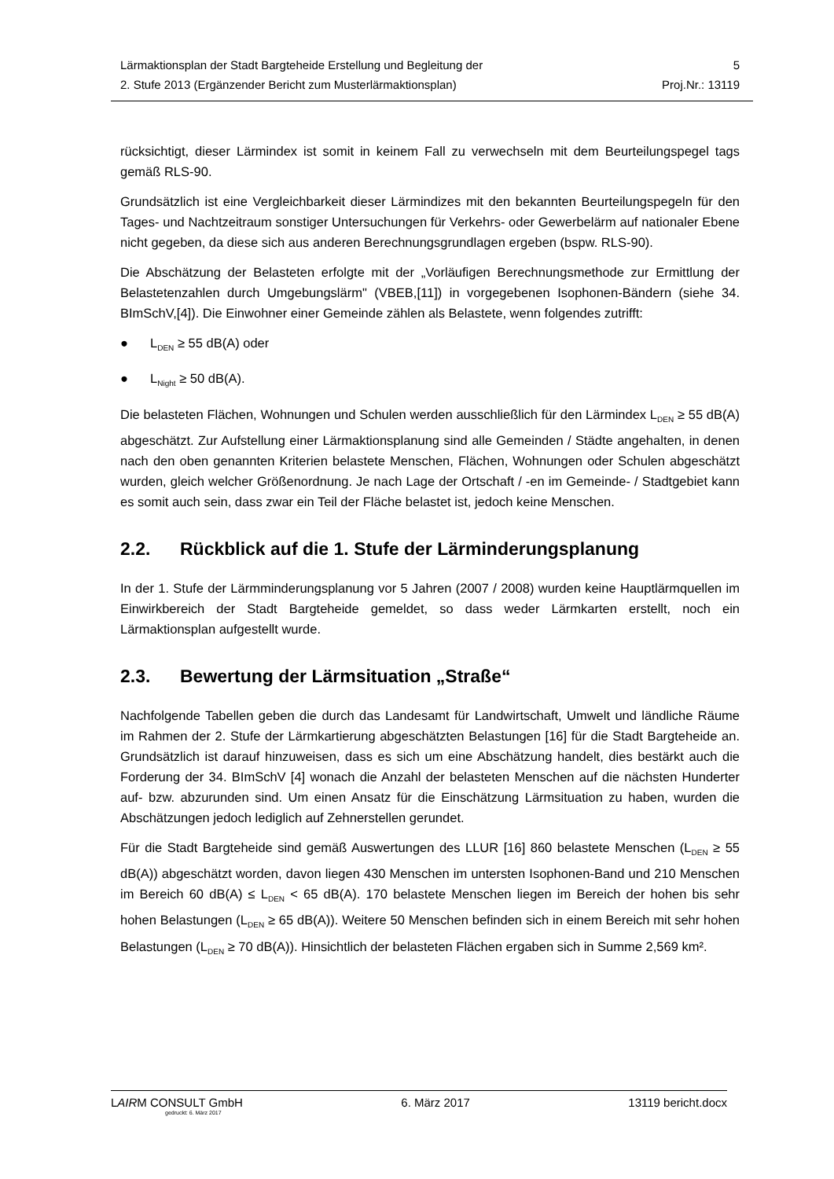Lärmaktionsplan der Stadt Bargteheide Erstellung und Begleitung der
2. Stufe 2013 (Ergänzender Bericht zum Musterlärmaktionsplan)
5
Proj.Nr.: 13119
rücksichtigt, dieser Lärmindex ist somit in keinem Fall zu verwechseln mit dem Beurteilungspegel tags gemäß RLS-90.
Grundsätzlich ist eine Vergleichbarkeit dieser Lärmindizes mit den bekannten Beurteilungspegeln für den Tages- und Nachtzeitraum sonstiger Untersuchungen für Verkehrs- oder Gewerbelärm auf nationaler Ebene nicht gegeben, da diese sich aus anderen Berechnungsgrundlagen ergeben (bspw. RLS-90).
Die Abschätzung der Belasteten erfolgte mit der „Vorläufigen Berechnungsmethode zur Ermittlung der Belastetenzahlen durch Umgebungslärm" (VBEB,[11]) in vorgegebenen Isophonen-Bändern (siehe 34. BImSchV,[4]). Die Einwohner einer Gemeinde zählen als Belastete, wenn folgendes zutrifft:
● L<sub>DEN</sub> ≥ 55 dB(A) oder
● L<sub>Night</sub> ≥ 50 dB(A).
Die belasteten Flächen, Wohnungen und Schulen werden ausschließlich für den Lärmindex L<sub>DEN</sub> ≥ 55 dB(A) abgeschätzt. Zur Aufstellung einer Lärmaktionsplanung sind alle Gemeinden / Städte angehalten, in denen nach den oben genannten Kriterien belastete Menschen, Flächen, Wohnungen oder Schulen abgeschätzt wurden, gleich welcher Größenordnung. Je nach Lage der Ortschaft / -en im Gemeinde- / Stadtgebiet kann es somit auch sein, dass zwar ein Teil der Fläche belastet ist, jedoch keine Menschen.
2.2. Rückblick auf die 1. Stufe der Lärminderungsplanung
In der 1. Stufe der Lärmminderungsplanung vor 5 Jahren (2007 / 2008) wurden keine Hauptlärmquellen im Einwirkbereich der Stadt Bargteheide gemeldet, so dass weder Lärmkarten erstellt, noch ein Lärmaktionsplan aufgestellt wurde.
2.3. Bewertung der Lärmsituation „Straße“
Nachfolgende Tabellen geben die durch das Landesamt für Landwirtschaft, Umwelt und ländliche Räume im Rahmen der 2. Stufe der Lärmkartierung abgeschätzten Belastungen [16] für die Stadt Bargteheide an. Grundsätzlich ist darauf hinzuweisen, dass es sich um eine Abschätzung handelt, dies bestärkt auch die Forderung der 34. BImSchV [4] wonach die Anzahl der belasteten Menschen auf die nächsten Hunderter auf- bzw. abzurunden sind. Um einen Ansatz für die Einschätzung Lärmsituation zu haben, wurden die Abschätzungen jedoch lediglich auf Zehnerstellen gerundet.
Für die Stadt Bargteheide sind gemäß Auswertungen des LLUR [16] 860 belastete Menschen (L<sub>DEN</sub> ≥ 55 dB(A)) abgeschätzt worden, davon liegen 430 Menschen im untersten Isophonen-Band und 210 Menschen im Bereich 60 dB(A) ≤ L<sub>DEN</sub> < 65 dB(A). 170 belastete Menschen liegen im Bereich der hohen bis sehr hohen Belastungen (L<sub>DEN</sub> ≥ 65 dB(A)). Weitere 50 Menschen befinden sich in einem Bereich mit sehr hohen Belastungen (L<sub>DEN</sub> ≥ 70 dB(A)). Hinsichtlich der belasteten Flächen ergaben sich in Summe 2,569 km².
LAIRM CONSULT GmbH 6. März 2017 13119 bericht.docx
gedruckt: 6. März 2017